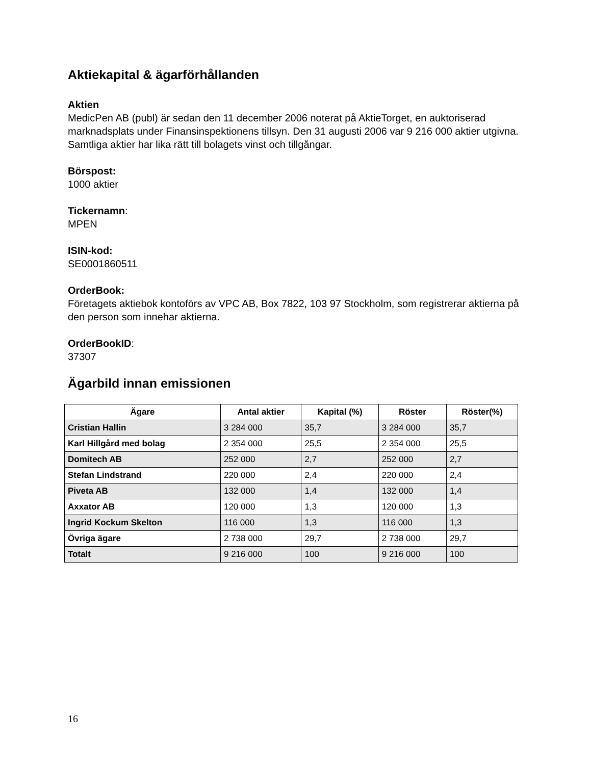Aktiekapital & ägarförhållanden
Aktien
MedicPen AB (publ) är sedan den 11 december 2006 noterat på AktieTorget, en auktoriserad marknadsplats under Finansinspektionens tillsyn. Den 31 augusti 2006 var 9 216 000 aktier utgivna. Samtliga aktier har lika rätt till bolagets vinst och tillgångar.
Börspost:
1000 aktier
Tickernamn:
MPEN
ISIN-kod:
SE0001860511
OrderBook:
Företagets aktiebok kontoförs av VPC AB, Box 7822, 103 97 Stockholm, som registrerar aktierna på den person som innehar aktierna.
OrderBookID:
37307
Ägarbild innan emissionen
| Ägare | Antal aktier | Kapital (%) | Röster | Röster(%) |
| --- | --- | --- | --- | --- |
| Cristian Hallin | 3 284 000 | 35,7 | 3 284 000 | 35,7 |
| Karl Hillgård med bolag | 2 354 000 | 25,5 | 2 354 000 | 25,5 |
| Domitech AB | 252 000 | 2,7 | 252 000 | 2,7 |
| Stefan Lindstrand | 220 000 | 2,4 | 220 000 | 2,4 |
| Piveta AB | 132 000 | 1,4 | 132 000 | 1,4 |
| Axxator AB | 120 000 | 1,3 | 120 000 | 1,3 |
| Ingrid Kockum Skelton | 116 000 | 1,3 | 116 000 | 1,3 |
| Övriga ägare | 2 738 000 | 29,7 | 2 738 000 | 29,7 |
| Totalt | 9 216 000 | 100 | 9 216 000 | 100 |
16